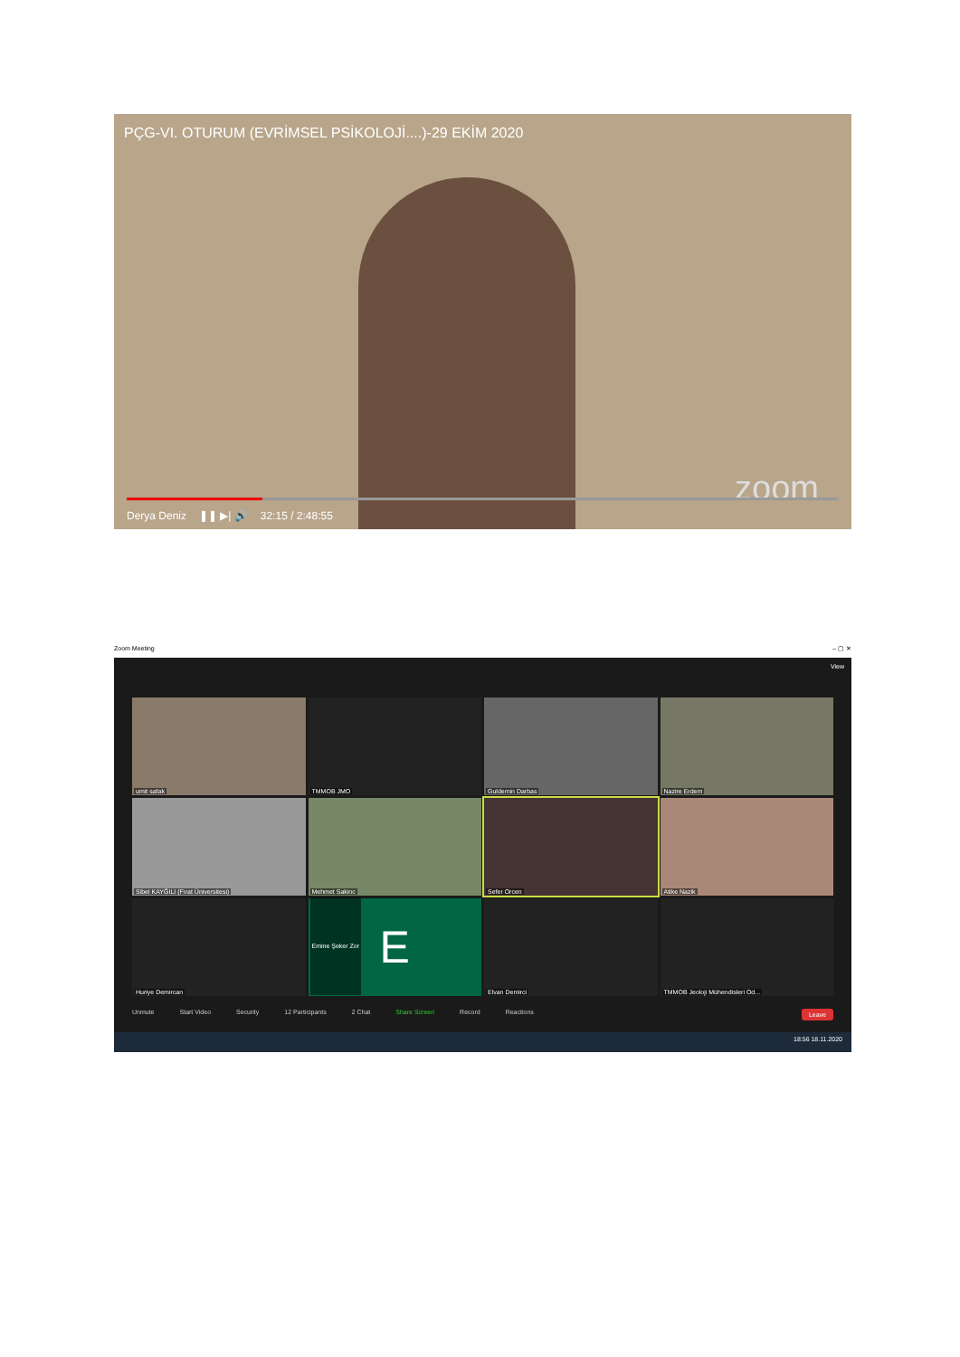PÇG-VI. OTURUM (EVRİMSEL PSİKOLOJİ....)-29 EKİM 2020
zoom
Derya Deniz ❚❚ ▶| 🔊 32:15 / 2:48:55
Zoom Meeting – ▢ ✕
View
umit safak
TMMOB JMO
Guldemin Darbas
Nazire Erdem
Sibel KAYĞILI (Fırat Üniversitesi)
Mehmet Sakinc
Sefer Orcen
Atike Nazik
Huriye Demircan
E
Emine Şeker Zor
Elvan Demirci
TMMOB Jeoloji Mühendisleri Od...
Unmute Start Video Security 12 Participants 2 Chat Share Screen Record Reactions Leave
18:56 18.11.2020